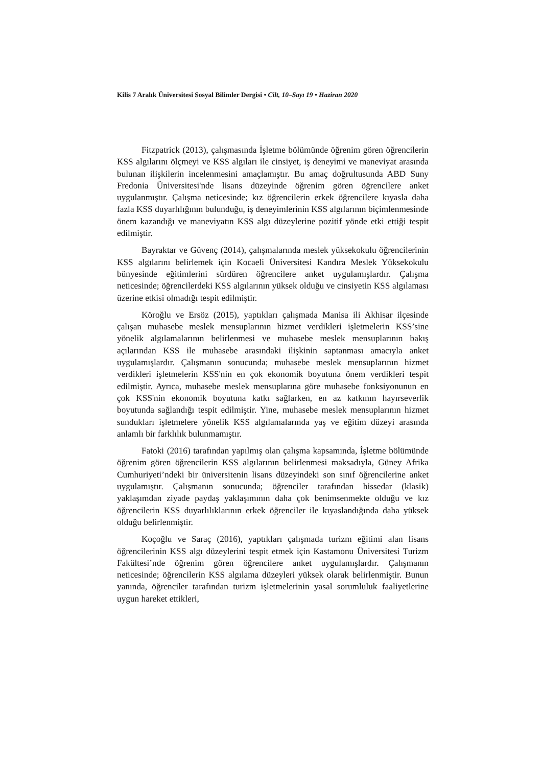Kilis 7 Aralık Üniversitesi Sosyal Bilimler Dergisi • Cilt, 10–Sayı 19 • Haziran 2020
Fitzpatrick (2013), çalışmasında İşletme bölümünde öğrenim gören öğrencilerin KSS algılarını ölçmeyi ve KSS algıları ile cinsiyet, iş deneyimi ve maneviyat arasında bulunan ilişkilerin incelenmesini amaçlamıştır. Bu amaç doğrultusunda ABD Suny Fredonia Üniversitesi'nde lisans düzeyinde öğrenim gören öğrencilere anket uygulanmıştır. Çalışma neticesinde; kız öğrencilerin erkek öğrencilere kıyasla daha fazla KSS duyarlılığının bulunduğu, iş deneyimlerinin KSS algılarının biçimlenmesinde önem kazandığı ve maneviyatın KSS algı düzeylerine pozitif yönde etki ettiği tespit edilmiştir.
Bayraktar ve Güvenç (2014), çalışmalarında meslek yüksekokulu öğrencilerinin KSS algılarını belirlemek için Kocaeli Üniversitesi Kandıra Meslek Yüksekokulu bünyesinde eğitimlerini sürdüren öğrencilere anket uygulamışlardır. Çalışma neticesinde; öğrencilerdeki KSS algılarının yüksek olduğu ve cinsiyetin KSS algılaması üzerine etkisi olmadığı tespit edilmiştir.
Köroğlu ve Ersöz (2015), yaptıkları çalışmada Manisa ili Akhisar ilçesinde çalışan muhasebe meslek mensuplarının hizmet verdikleri işletmelerin KSS’sine yönelik algılamalarının belirlenmesi ve muhasebe meslek mensuplarının bakış açılarından KSS ile muhasebe arasındaki ilişkinin saptanması amacıyla anket uygulamışlardır. Çalışmanın sonucunda; muhasebe meslek mensuplarının hizmet verdikleri işletmelerin KSS'nin en çok ekonomik boyutuna önem verdikleri tespit edilmiştir. Ayrıca, muhasebe meslek mensuplarına göre muhasebe fonksiyonunun en çok KSS'nin ekonomik boyutuna katkı sağlarken, en az katkının hayırseverlik boyutunda sağlandığı tespit edilmiştir. Yine, muhasebe meslek mensuplarının hizmet sundukları işletmelere yönelik KSS algılamalarında yaş ve eğitim düzeyi arasında anlamlı bir farklılık bulunmamıştır.
Fatoki (2016) tarafından yapılmış olan çalışma kapsamında, İşletme bölümünde öğrenim gören öğrencilerin KSS algılarının belirlenmesi maksadıyla, Güney Afrika Cumhuriyeti’ndeki bir üniversitenin lisans düzeyindeki son sınıf öğrencilerine anket uygulamıştır. Çalışmanın sonucunda; öğrenciler tarafından hissedar (klasik) yaklaşımdan ziyade paydaş yaklaşımının daha çok benimsenmekte olduğu ve kız öğrencilerin KSS duyarlılıklarının erkek öğrenciler ile kıyaslandığında daha yüksek olduğu belirlenmiştir.
Koçoğlu ve Saraç (2016), yaptıkları çalışmada turizm eğitimi alan lisans öğrencilerinin KSS algı düzeylerini tespit etmek için Kastamonu Üniversitesi Turizm Fakültesi’nde öğrenim gören öğrencilere anket uygulamışlardır. Çalışmanın neticesinde; öğrencilerin KSS algılama düzeyleri yüksek olarak belirlenmiştir. Bunun yanında, öğrenciler tarafından turizm işletmelerinin yasal sorumluluk faaliyetlerine uygun hareket ettikleri,